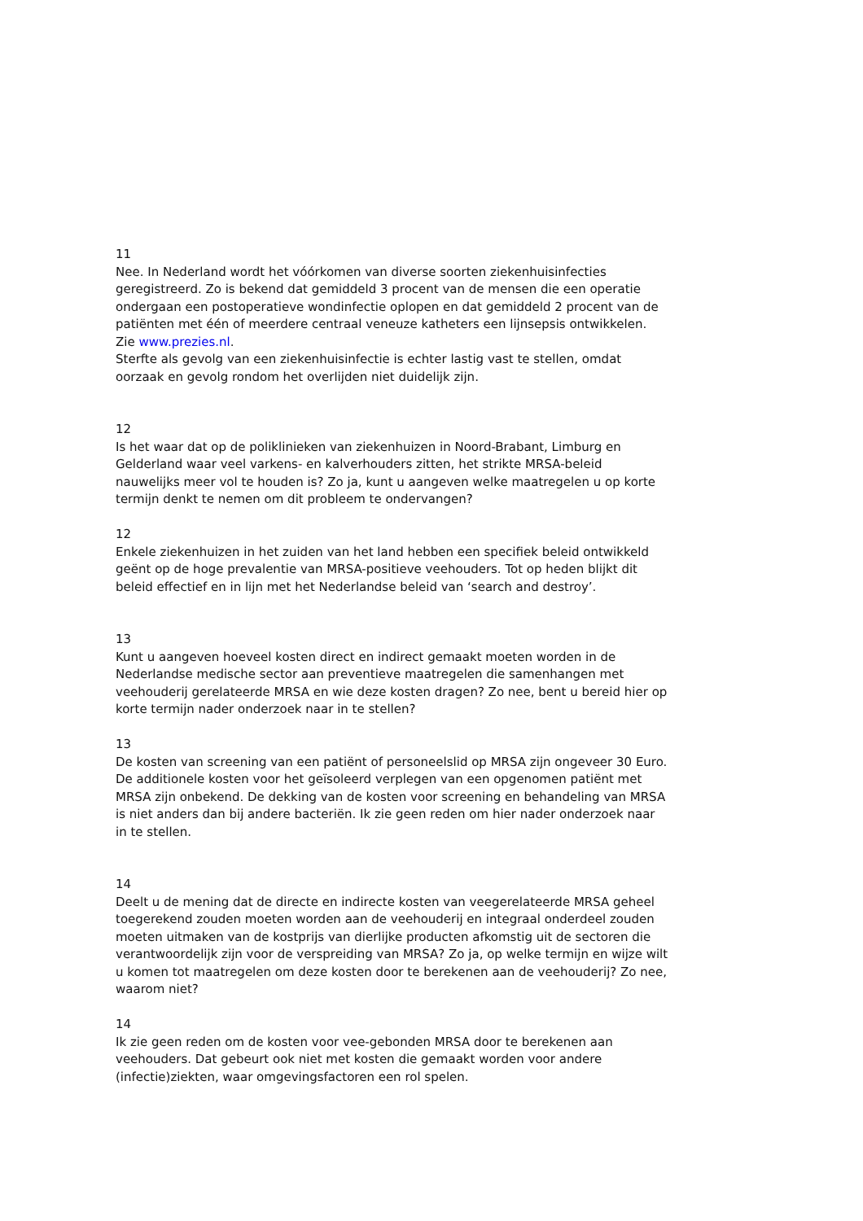11
Nee. In Nederland wordt het vóórkomen van diverse soorten ziekenhuisinfecties geregistreerd. Zo is bekend dat gemiddeld 3 procent van de mensen die een operatie ondergaan een postoperatieve wondinfectie oplopen en dat gemiddeld 2 procent van de patiënten met één of meerdere centraal veneuze katheters een lijnsepsis ontwikkelen. Zie www.prezies.nl.
Sterfte als gevolg van een ziekenhuisinfectie is echter lastig vast te stellen, omdat oorzaak en gevolg rondom het overlijden niet duidelijk zijn.
12
Is het waar dat op de poliklinieken van ziekenhuizen in Noord-Brabant, Limburg en Gelderland waar veel varkens- en kalverhouders zitten, het strikte MRSA-beleid nauwelijks meer vol te houden is? Zo ja, kunt u aangeven welke maatregelen u op korte termijn denkt te nemen om dit probleem te ondervangen?
12
Enkele ziekenhuizen in het zuiden van het land hebben een specifiek beleid ontwikkeld geënt op de hoge prevalentie van MRSA-positieve veehouders. Tot op heden blijkt dit beleid effectief en in lijn met het Nederlandse beleid van ‘search and destroy’.
13
Kunt u aangeven hoeveel kosten direct en indirect gemaakt moeten worden in de Nederlandse medische sector aan preventieve maatregelen die samenhangen met veehouderij gerelateerde MRSA en wie deze kosten dragen? Zo nee, bent u bereid hier op korte termijn nader onderzoek naar in te stellen?
13
De kosten van screening van een patiënt of personeelslid op MRSA zijn ongeveer 30 Euro. De additionele kosten voor het geïsoleerd verplegen van een opgenomen patiënt met MRSA zijn onbekend. De dekking van de kosten voor screening en behandeling van MRSA is niet anders dan bij andere bacteriën. Ik zie geen reden om hier nader onderzoek naar in te stellen.
14
Deelt u de mening dat de directe en indirecte kosten van veegerelateerde MRSA geheel toegerekend zouden moeten worden aan de veehouderij en integraal onderdeel zouden moeten uitmaken van de kostprijs van dierlijke producten afkomstig uit de sectoren die verantwoordelijk zijn voor de verspreiding van MRSA? Zo ja, op welke termijn en wijze wilt u komen tot maatregelen om deze kosten door te berekenen aan de veehouderij? Zo nee, waarom niet?
14
Ik zie geen reden om de kosten voor vee-gebonden MRSA door te berekenen aan veehouders. Dat gebeurt ook niet met kosten die gemaakt worden voor andere (infectie)ziekten, waar omgevingsfactoren een rol spelen.